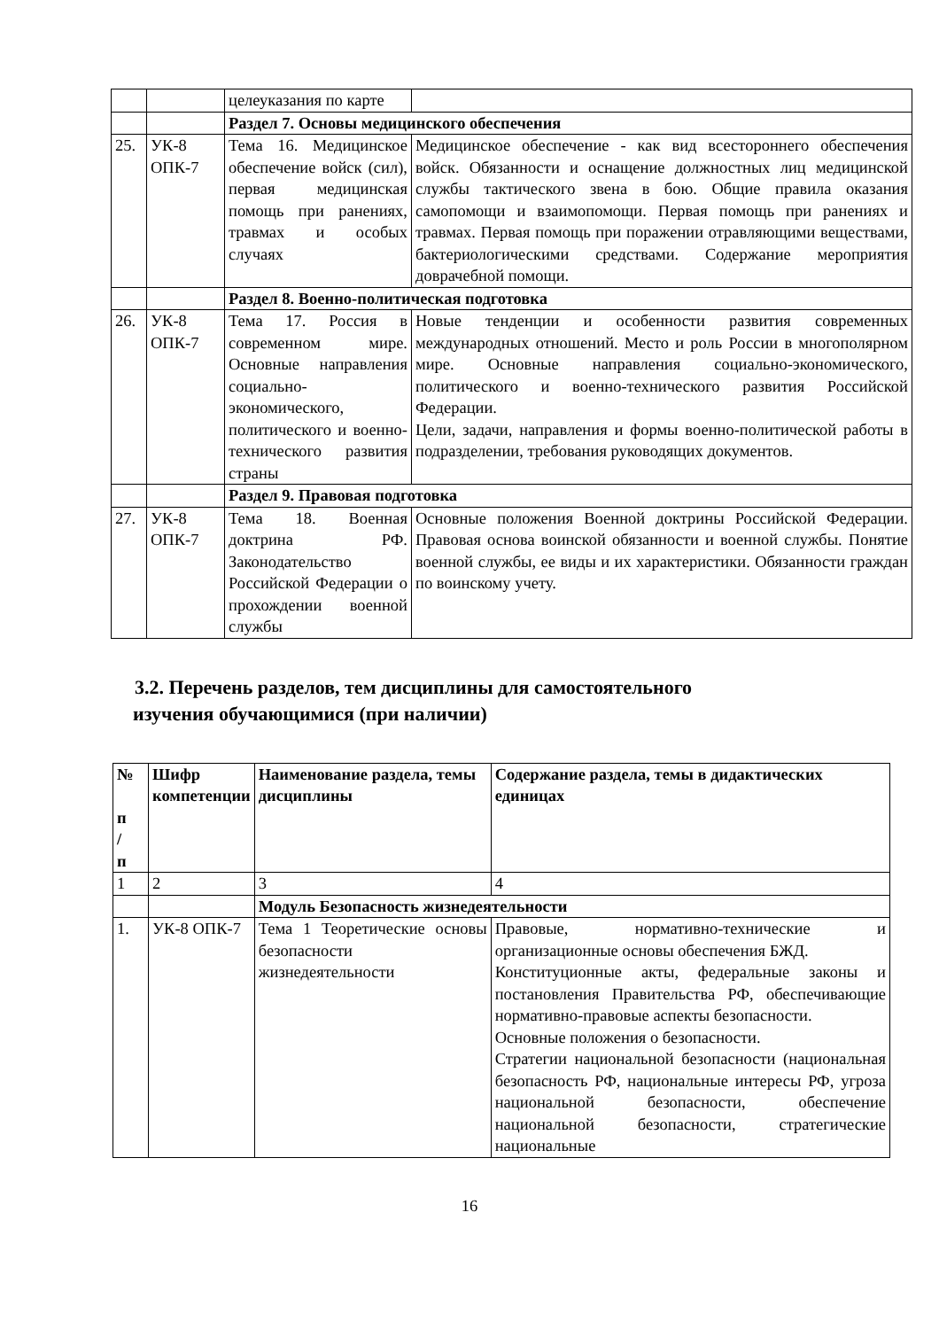| | | целеуказания по карте | |
| | | Раздел 7. Основы медицинского обеспечения | |
| 25. | УК-8 ОПК-7 | Тема 16. Медицинское обеспечение войск (сил), первая медицинская помощь при ранениях, травмах и особых случаях | Медицинское обеспечение - как вид всестороннего обеспечения войск. Обязанности и оснащение должностных лиц медицинской службы тактического звена в бою. Общие правила оказания самопомощи и взаимопомощи. Первая помощь при ранениях и травмах. Первая помощь при поражении отравляющими веществами, бактериологическими средствами. Содержание мероприятия доврачебной помощи. |
| | | Раздел 8. Военно-политическая подготовка | |
| 26. | УК-8 ОПК-7 | Тема 17. Россия в современном мире. Основные направления социально-экономического, политического и военно-технического развития страны | Новые тенденции и особенности развития современных международных отношений. Место и роль России в многополярном мире. Основные направления социально-экономического, политического и военно-технического развития Российской Федерации. Цели, задачи, направления и формы военно-политической работы в подразделении, требования руководящих документов. |
| | | Раздел 9. Правовая подготовка | |
| 27. | УК-8 ОПК-7 | Тема 18. Военная доктрина РФ. Законодательство Российской Федерации о прохождении военной службы | Основные положения Военной доктрины Российской Федерации. Правовая основа воинской обязанности и военной службы. Понятие военной службы, ее виды и их характеристики. Обязанности граждан по воинскому учету. |
3.2. Перечень разделов, тем дисциплины для самостоятельного
изучения обучающимися (при наличии)
| № п / п | Шифр компетенции | Наименование раздела, темы дисциплины | Содержание раздела, темы в дидактических единицах |
| --- | --- | --- | --- |
| 1 | 2 | 3 | 4 |
| | | Модуль Безопасность жизнедеятельности | |
| 1. | УК-8 ОПК-7 | Тема 1 Теоретические основы безопасности жизнедеятельности | Правовые, нормативно-технические и организационные основы обеспечения БЖД. Конституционные акты, федеральные законы и постановления Правительства РФ, обеспечивающие нормативно-правовые аспекты безопасности. Основные положения о безопасности. Стратегии национальной безопасности (национальная безопасность РФ, национальные интересы РФ, угроза национальной безопасности, обеспечение национальной безопасности, стратегические национальные |
16